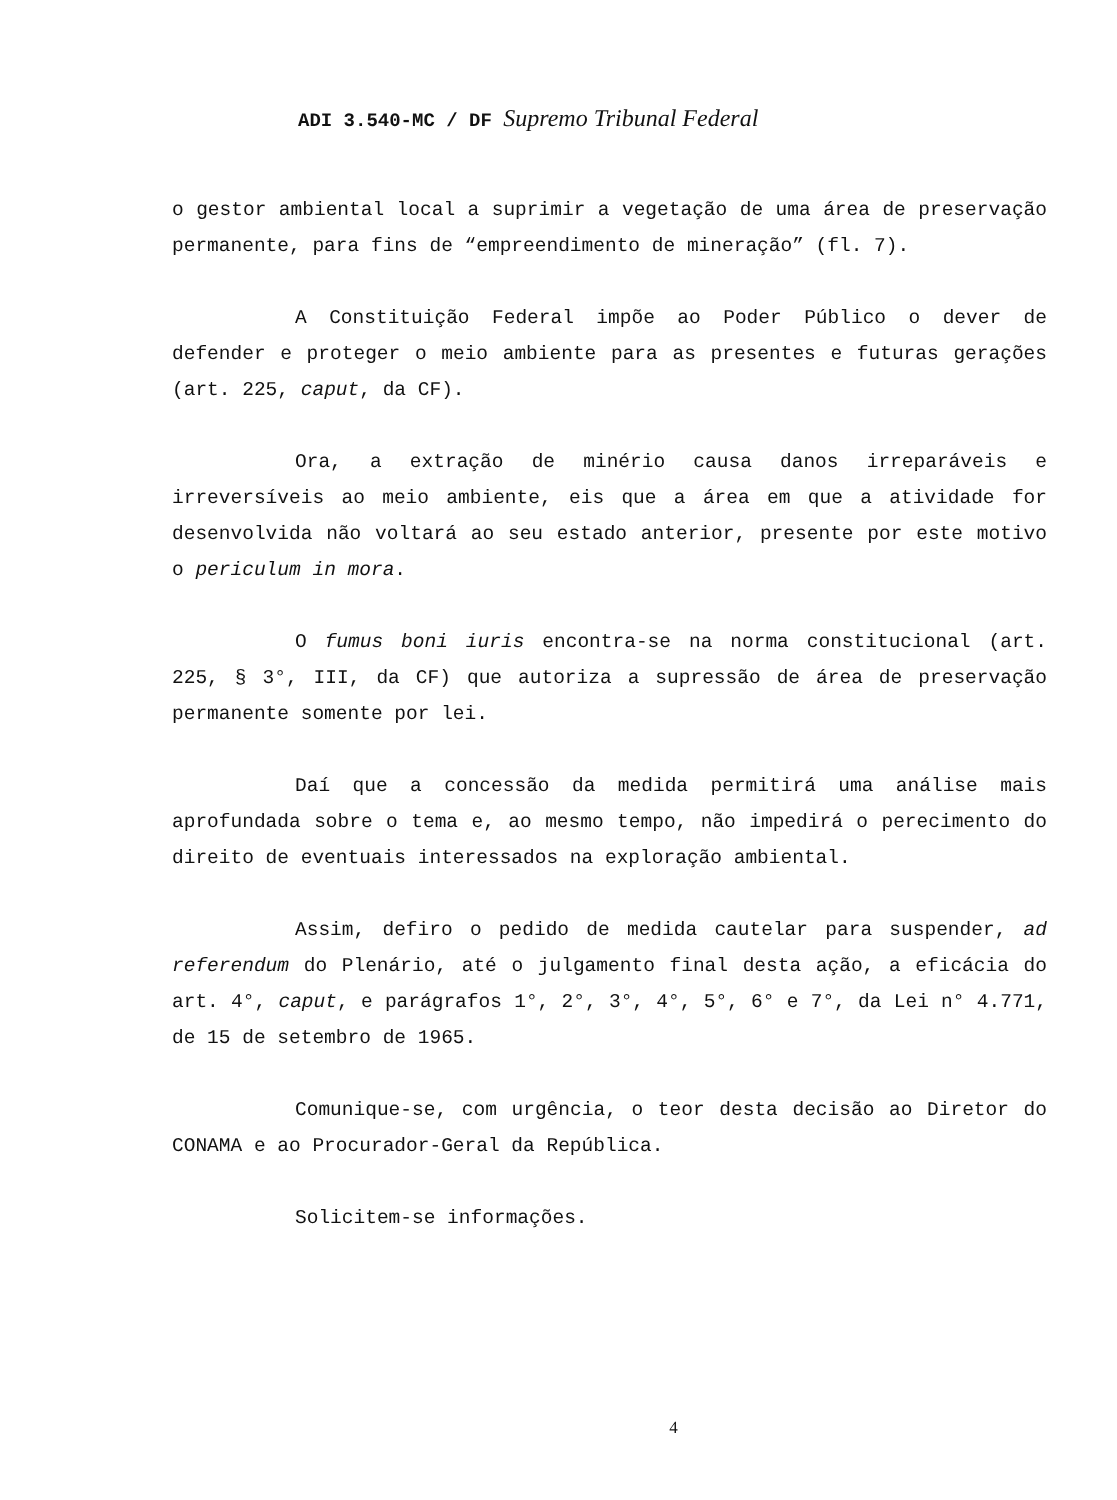ADI 3.540-MC / DF Supremo Tribunal Federal
o gestor ambiental local a suprimir a vegetação de uma área de preservação permanente, para fins de “empreendimento de mineração” (fl. 7).
A Constituição Federal impõe ao Poder Público o dever de defender e proteger o meio ambiente para as presentes e futuras gerações (art. 225, caput, da CF).
Ora, a extração de minério causa danos irreparáveis e irreversíveis ao meio ambiente, eis que a área em que a atividade for desenvolvida não voltará ao seu estado anterior, presente por este motivo o periculum in mora.
O fumus boni iuris encontra-se na norma constitucional (art. 225, § 3°, III, da CF) que autoriza a supressão de área de preservação permanente somente por lei.
Daí que a concessão da medida permitirá uma análise mais aprofundada sobre o tema e, ao mesmo tempo, não impedirá o perecimento do direito de eventuais interessados na exploração ambiental.
Assim, defiro o pedido de medida cautelar para suspender, ad referendum do Plenário, até o julgamento final desta ação, a eficácia do art. 4°, caput, e parágrafos 1°, 2°, 3°, 4°, 5°, 6° e 7°, da Lei n° 4.771, de 15 de setembro de 1965.
Comunique-se, com urgência, o teor desta decisão ao Diretor do CONAMA e ao Procurador-Geral da República.
Solicitem-se informações.
4